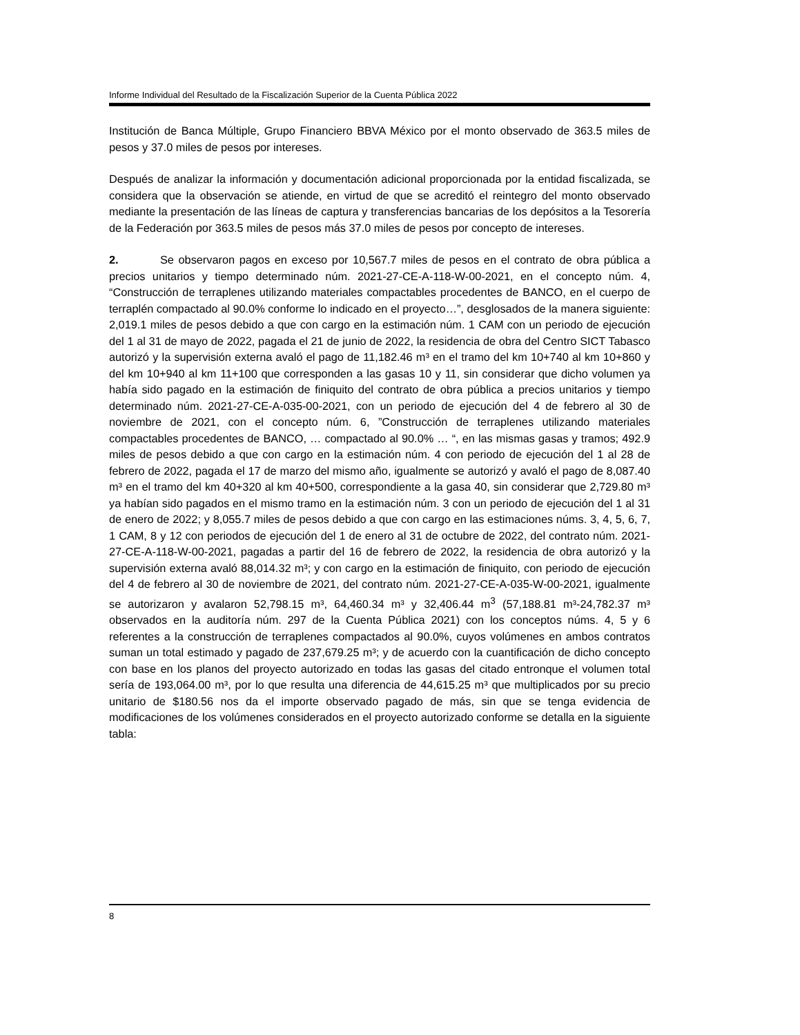Informe Individual del Resultado de la Fiscalización Superior de la Cuenta Pública 2022
Institución de Banca Múltiple, Grupo Financiero BBVA México por el monto observado de 363.5 miles de pesos y 37.0 miles de pesos por intereses.
Después de analizar la información y documentación adicional proporcionada por la entidad fiscalizada, se considera que la observación se atiende, en virtud de que se acreditó el reintegro del monto observado mediante la presentación de las líneas de captura y transferencias bancarias de los depósitos a la Tesorería de la Federación por 363.5 miles de pesos más 37.0 miles de pesos por concepto de intereses.
2. Se observaron pagos en exceso por 10,567.7 miles de pesos en el contrato de obra pública a precios unitarios y tiempo determinado núm. 2021-27-CE-A-118-W-00-2021, en el concepto núm. 4, “Construcción de terraplenes utilizando materiales compactables procedentes de BANCO, en el cuerpo de terraplén compactado al 90.0% conforme lo indicado en el proyecto…”, desglosados de la manera siguiente: 2,019.1 miles de pesos debido a que con cargo en la estimación núm. 1 CAM con un periodo de ejecución del 1 al 31 de mayo de 2022, pagada el 21 de junio de 2022, la residencia de obra del Centro SICT Tabasco autorizó y la supervisión externa avaló el pago de 11,182.46 m³ en el tramo del km 10+740 al km 10+860 y del km 10+940 al km 11+100 que corresponden a las gasas 10 y 11, sin considerar que dicho volumen ya había sido pagado en la estimación de finiquito del contrato de obra pública a precios unitarios y tiempo determinado núm. 2021-27-CE-A-035-00-2021, con un periodo de ejecución del 4 de febrero al 30 de noviembre de 2021, con el concepto núm. 6, ”Construcción de terraplenes utilizando materiales compactables procedentes de BANCO, … compactado al 90.0% … “, en las mismas gasas y tramos; 492.9 miles de pesos debido a que con cargo en la estimación núm. 4 con periodo de ejecución del 1 al 28 de febrero de 2022, pagada el 17 de marzo del mismo año, igualmente se autorizó y avaló el pago de 8,087.40 m³ en el tramo del km 40+320 al km 40+500, correspondiente a la gasa 40, sin considerar que 2,729.80 m³ ya habían sido pagados en el mismo tramo en la estimación núm. 3 con un periodo de ejecución del 1 al 31 de enero de 2022; y 8,055.7 miles de pesos debido a que con cargo en las estimaciones núms. 3, 4, 5, 6, 7, 1 CAM, 8 y 12 con periodos de ejecución del 1 de enero al 31 de octubre de 2022, del contrato núm. 2021-27-CE-A-118-W-00-2021, pagadas a partir del 16 de febrero de 2022, la residencia de obra autorizó y la supervisión externa avaló 88,014.32 m³; y con cargo en la estimación de finiquito, con periodo de ejecución del 4 de febrero al 30 de noviembre de 2021, del contrato núm. 2021-27-CE-A-035-W-00-2021, igualmente se autorizaron y avalaron 52,798.15 m³, 64,460.34 m³ y 32,406.44 m<sup>3</sup> (57,188.81 m³-24,782.37 m³ observados en la auditoría núm. 297 de la Cuenta Pública 2021) con los conceptos núms. 4, 5 y 6 referentes a la construcción de terraplenes compactados al 90.0%, cuyos volúmenes en ambos contratos suman un total estimado y pagado de 237,679.25 m³; y de acuerdo con la cuantificación de dicho concepto con base en los planos del proyecto autorizado en todas las gasas del citado entronque el volumen total sería de 193,064.00 m³, por lo que resulta una diferencia de 44,615.25 m³ que multiplicados por su precio unitario de $180.56 nos da el importe observado pagado de más, sin que se tenga evidencia de modificaciones de los volúmenes considerados en el proyecto autorizado conforme se detalla en la siguiente tabla:
8